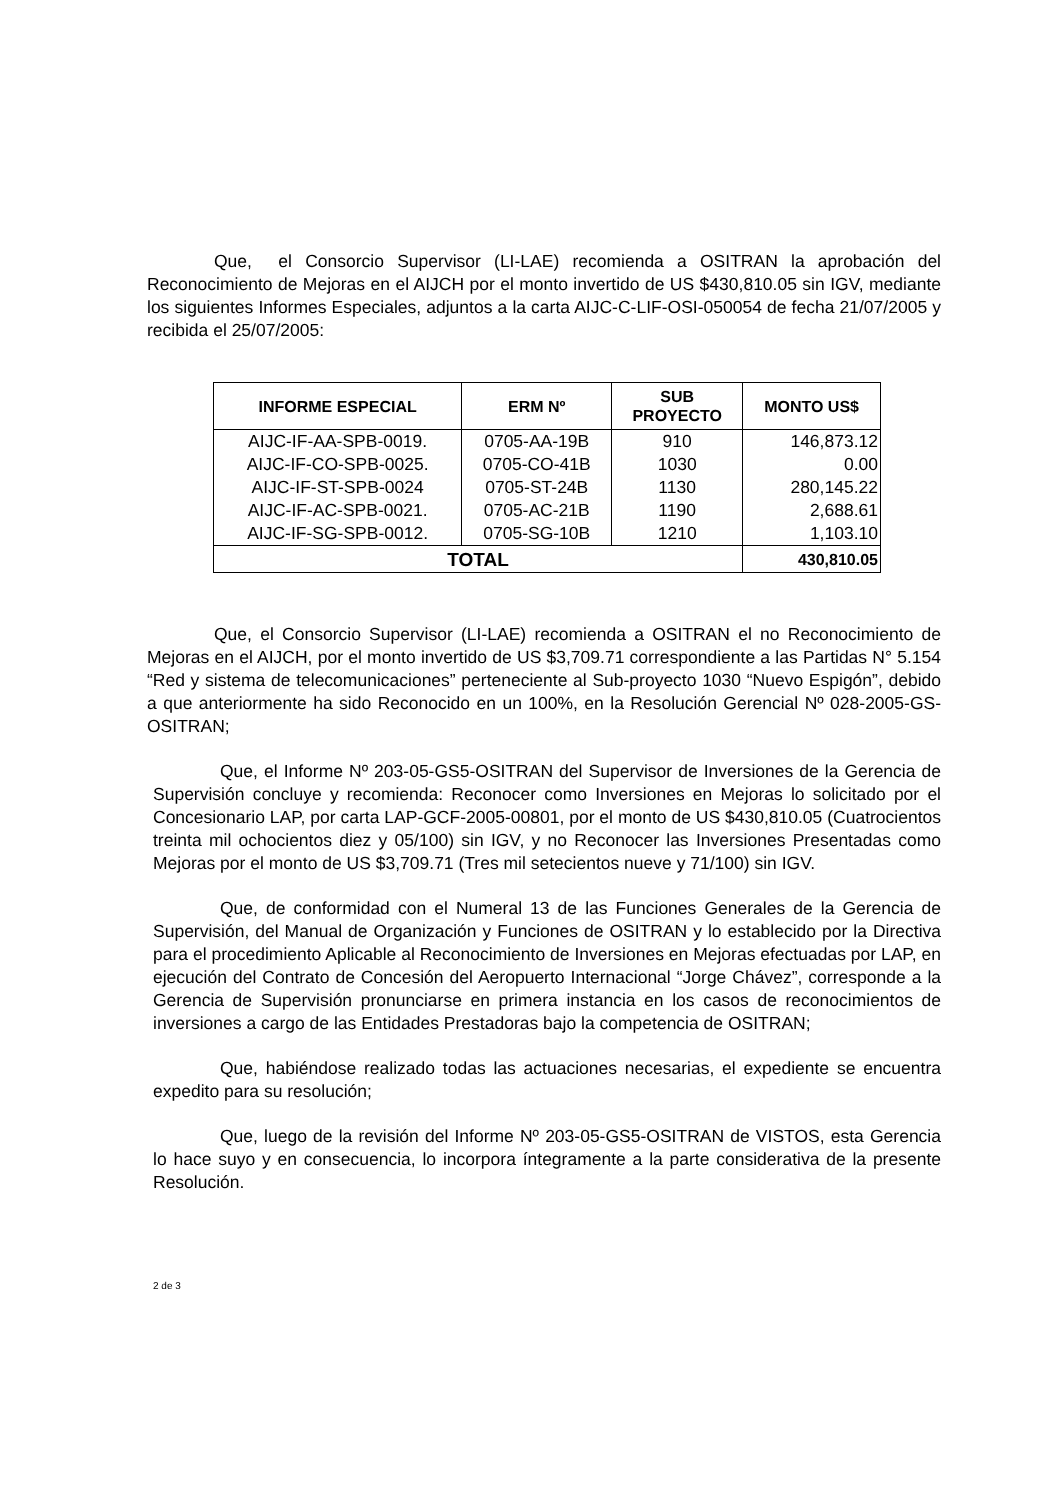Que, el Consorcio Supervisor (LI-LAE) recomienda a OSITRAN la aprobación del Reconocimiento de Mejoras en el AIJCH por el monto invertido de US $430,810.05 sin IGV, mediante los siguientes Informes Especiales, adjuntos a la carta AIJC-C-LIF-OSI-050054 de fecha 21/07/2005 y recibida el 25/07/2005:
| INFORME ESPECIAL | ERM Nº | SUB PROYECTO | MONTO US$ |
| --- | --- | --- | --- |
| AIJC-IF-AA-SPB-0019. | 0705-AA-19B | 910 | 146,873.12 |
| AIJC-IF-CO-SPB-0025. | 0705-CO-41B | 1030 | 0.00 |
| AIJC-IF-ST-SPB-0024 | 0705-ST-24B | 1130 | 280,145.22 |
| AIJC-IF-AC-SPB-0021. | 0705-AC-21B | 1190 | 2,688.61 |
| AIJC-IF-SG-SPB-0012. | 0705-SG-10B | 1210 | 1,103.10 |
| TOTAL | | | 430,810.05 |
Que, el Consorcio Supervisor (LI-LAE) recomienda a OSITRAN el no Reconocimiento de Mejoras en el AIJCH, por el monto invertido de US $3,709.71 correspondiente a las Partidas N° 5.154 “Red y sistema de telecomunicaciones” perteneciente al Sub-proyecto 1030 “Nuevo Espigón”, debido a que anteriormente ha sido Reconocido en un 100%, en la Resolución Gerencial Nº 028-2005-GS-OSITRAN;
Que, el Informe Nº 203-05-GS5-OSITRAN del Supervisor de Inversiones de la Gerencia de Supervisión concluye y recomienda: Reconocer como Inversiones en Mejoras lo solicitado por el Concesionario LAP, por carta LAP-GCF-2005-00801, por el monto de US $430,810.05 (Cuatrocientos treinta mil ochocientos diez y 05/100) sin IGV, y no Reconocer las Inversiones Presentadas como Mejoras por el monto de US $3,709.71 (Tres mil setecientos nueve y 71/100) sin IGV.
Que, de conformidad con el Numeral 13 de las Funciones Generales de la Gerencia de Supervisión, del Manual de Organización y Funciones de OSITRAN y lo establecido por la Directiva para el procedimiento Aplicable al Reconocimiento de Inversiones en Mejoras efectuadas por LAP, en ejecución del Contrato de Concesión del Aeropuerto Internacional “Jorge Chávez”, corresponde a la Gerencia de Supervisión pronunciarse en primera instancia en los casos de reconocimientos de inversiones a cargo de las Entidades Prestadoras bajo la competencia de OSITRAN;
Que, habiéndose realizado todas las actuaciones necesarias, el expediente se encuentra expedito para su resolución;
Que, luego de la revisión del Informe Nº 203-05-GS5-OSITRAN de VISTOS, esta Gerencia lo hace suyo y en consecuencia, lo incorpora íntegramente a la parte considerativa de la presente Resolución.
2 de 3